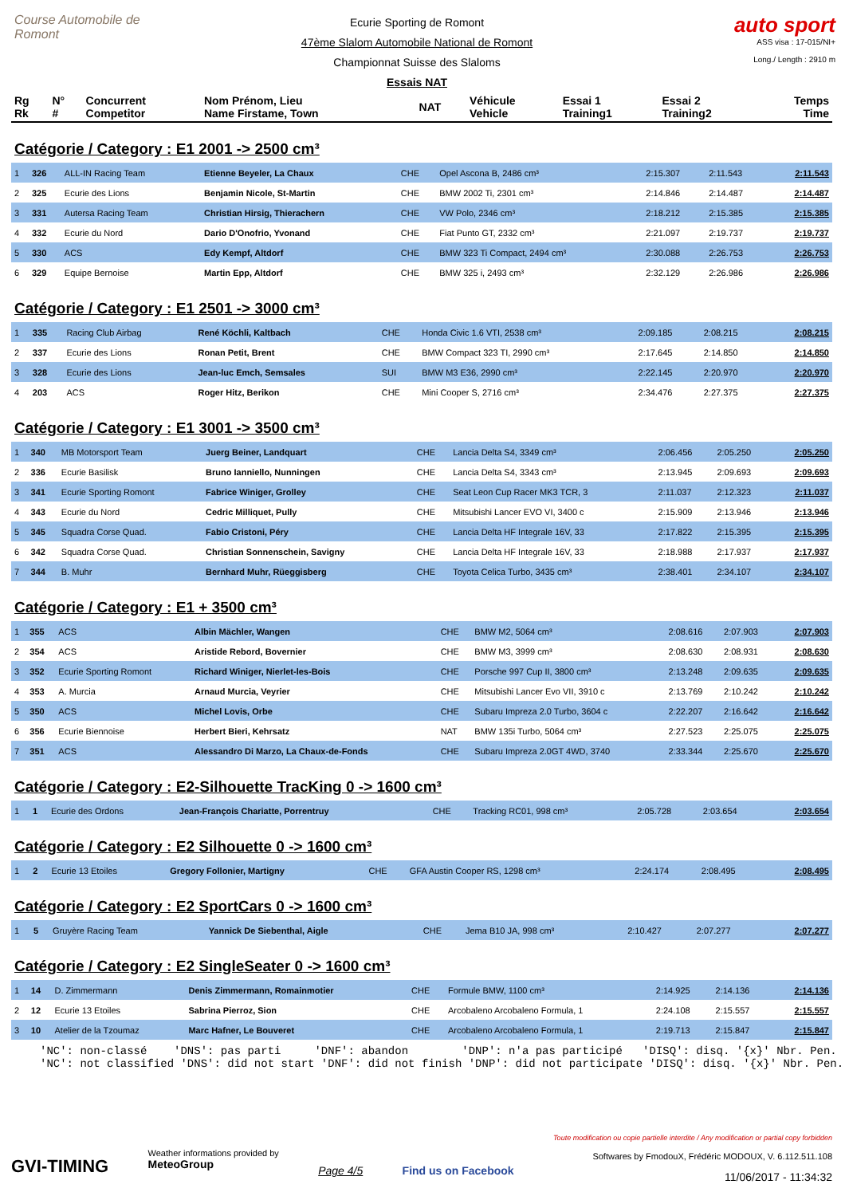Course Automobile de Romont
Ecurie Sporting de Romont
47ème Slalom Automobile National de Romont
Championnat Suisse des Slaloms
Essais NAT
auto sport
ASS visa : 17-015/NI+
Long./ Length : 2910 m
| Rg Rk | N° # | Concurrent Competitor | Nom Prénom, Lieu Name Firstame, Town | NAT | Véhicule Vehicle | Essai 1 Training1 | Essai 2 Training2 | Temps Time |
| --- | --- | --- | --- | --- | --- | --- | --- | --- |
Catégorie / Category : E1 2001 -> 2500 cm³
| 1 | 326 | ALL-IN Racing Team | Etienne Beyeler, La Chaux | CHE | Opel Ascona B, 2486 cm³ | 2:15.307 | 2:11.543 | 2:11.543 |
| 2 | 325 | Ecurie des Lions | Benjamin Nicole, St-Martin | CHE | BMW 2002 Ti, 2301 cm³ | 2:14.846 | 2:14.487 | 2:14.487 |
| 3 | 331 | Autersa Racing Team | Christian Hirsig, Thierachern | CHE | VW Polo, 2346 cm³ | 2:18.212 | 2:15.385 | 2:15.385 |
| 4 | 332 | Ecurie du Nord | Dario D'Onofrio, Yvonand | CHE | Fiat Punto GT, 2332 cm³ | 2:21.097 | 2:19.737 | 2:19.737 |
| 5 | 330 | ACS | Edy Kempf, Altdorf | CHE | BMW 323 Ti Compact, 2494 cm³ | 2:30.088 | 2:26.753 | 2:26.753 |
| 6 | 329 | Equipe Bernoise | Martin Epp, Altdorf | CHE | BMW 325 i, 2493 cm³ | 2:32.129 | 2:26.986 | 2:26.986 |
Catégorie / Category : E1 2501 -> 3000 cm³
| 1 | 335 | Racing Club Airbag | René Köchli, Kaltbach | CHE | Honda Civic 1.6 VTI, 2538 cm³ | 2:09.185 | 2:08.215 | 2:08.215 |
| 2 | 337 | Ecurie des Lions | Ronan Petit, Brent | CHE | BMW Compact 323 TI, 2990 cm³ | 2:17.645 | 2:14.850 | 2:14.850 |
| 3 | 328 | Ecurie des Lions | Jean-luc Emch, Semsales | SUI | BMW M3 E36, 2990 cm³ | 2:22.145 | 2:20.970 | 2:20.970 |
| 4 | 203 | ACS | Roger Hitz, Berikon | CHE | Mini Cooper S, 2716 cm³ | 2:34.476 | 2:27.375 | 2:27.375 |
Catégorie / Category : E1 3001 -> 3500 cm³
| 1 | 340 | MB Motorsport Team | Juerg Beiner, Landquart | CHE | Lancia Delta S4, 3349 cm³ | 2:06.456 | 2:05.250 | 2:05.250 |
| 2 | 336 | Ecurie Basilisk | Bruno Ianniello, Nunningen | CHE | Lancia Delta S4, 3343 cm³ | 2:13.945 | 2:09.693 | 2:09.693 |
| 3 | 341 | Ecurie Sporting Romont | Fabrice Winiger, Grolley | CHE | Seat Leon Cup Racer MK3 TCR, 3 | 2:11.037 | 2:12.323 | 2:11.037 |
| 4 | 343 | Ecurie du Nord | Cedric Milliquet, Pully | CHE | Mitsubishi Lancer EVO VI, 3400 c | 2:15.909 | 2:13.946 | 2:13.946 |
| 5 | 345 | Squadra Corse Quad. | Fabio Cristoni, Péry | CHE | Lancia Delta HF Integrale 16V, 33 | 2:17.822 | 2:15.395 | 2:15.395 |
| 6 | 342 | Squadra Corse Quad. | Christian Sonnenschein, Savigny | CHE | Lancia Delta HF Integrale 16V, 33 | 2:18.988 | 2:17.937 | 2:17.937 |
| 7 | 344 | B. Muhr | Bernhard Muhr, Rüeggisberg | CHE | Toyota Celica Turbo, 3435 cm³ | 2:38.401 | 2:34.107 | 2:34.107 |
Catégorie / Category : E1 + 3500 cm³
| 1 | 355 | ACS | Albin Mächler, Wangen | CHE | BMW M2, 5064 cm³ | 2:08.616 | 2:07.903 | 2:07.903 |
| 2 | 354 | ACS | Aristide Rebord, Bovernier | CHE | BMW M3, 3999 cm³ | 2:08.630 | 2:08.931 | 2:08.630 |
| 3 | 352 | Ecurie Sporting Romont | Richard Winiger, Nierlet-les-Bois | CHE | Porsche 997 Cup II, 3800 cm³ | 2:13.248 | 2:09.635 | 2:09.635 |
| 4 | 353 | A. Murcia | Arnaud Murcia, Veyrier | CHE | Mitsubishi Lancer Evo VII, 3910 c | 2:13.769 | 2:10.242 | 2:10.242 |
| 5 | 350 | ACS | Michel Lovis, Orbe | CHE | Subaru Impreza 2.0 Turbo, 3604 c | 2:22.207 | 2:16.642 | 2:16.642 |
| 6 | 356 | Ecurie Biennoise | Herbert Bieri, Kehrsatz | NAT | BMW 135i Turbo, 5064 cm³ | 2:27.523 | 2:25.075 | 2:25.075 |
| 7 | 351 | ACS | Alessandro Di Marzo, La Chaux-de-Fonds | CHE | Subaru Impreza 2.0GT 4WD, 3740 | 2:33.344 | 2:25.670 | 2:25.670 |
Catégorie / Category : E2-Silhouette TracKing 0 -> 1600 cm³
| 1 | 1 | Ecurie des Ordons | Jean-François Chariatte, Porrentruy | CHE | Tracking RC01, 998 cm³ | 2:05.728 | 2:03.654 | 2:03.654 |
Catégorie / Category : E2 Silhouette 0 -> 1600 cm³
| 1 | 2 | Ecurie 13 Etoiles | Gregory Follonier, Martigny | CHE | GFA Austin Cooper RS, 1298 cm³ | 2:24.174 | 2:08.495 | 2:08.495 |
Catégorie / Category : E2 SportCars 0 -> 1600 cm³
| 1 | 5 | Gruyère Racing Team | Yannick De Siebenthal, Aigle | CHE | Jema B10 JA, 998 cm³ | 2:10.427 | 2:07.277 | 2:07.277 |
Catégorie / Category : E2 SingleSeater 0 -> 1600 cm³
| 1 | 14 | D. Zimmermann | Denis Zimmermann, Romainmotier | CHE | Formule BMW, 1100 cm³ | 2:14.925 | 2:14.136 | 2:14.136 |
| 2 | 12 | Ecurie 13 Etoiles | Sabrina Pierroz, Sion | CHE | Arcobaleno Arcobaleno Formula, 1 | 2:24.108 | 2:15.557 | 2:15.557 |
| 3 | 10 | Atelier de la Tzoumaz | Marc Hafner, Le Bouveret | CHE | Arcobaleno Arcobaleno Formula, 1 | 2:19.713 | 2:15.847 | 2:15.847 |
'NC': non-classé 'DNS': pas parti 'DNF': abandon 'DNP': n'a pas participé 'DISQ': disq. '{x}' Nbr. Pen. 'NC': not classified 'DNS': did not start 'DNF': did not finish 'DNP': did not participate 'DISQ': disq. '{x}' Nbr. Pen.
GVI-TIMING
Weather informations provided by
MeteoGroup
Page 4/5 Find us on Facebook
Toute modification ou copie partielle interdite / Any modification or partial copy forbidden
Softwares by FmodouX, Frédéric MODOUX, V. 6.112.511.108
11/06/2017 - 11:34:32